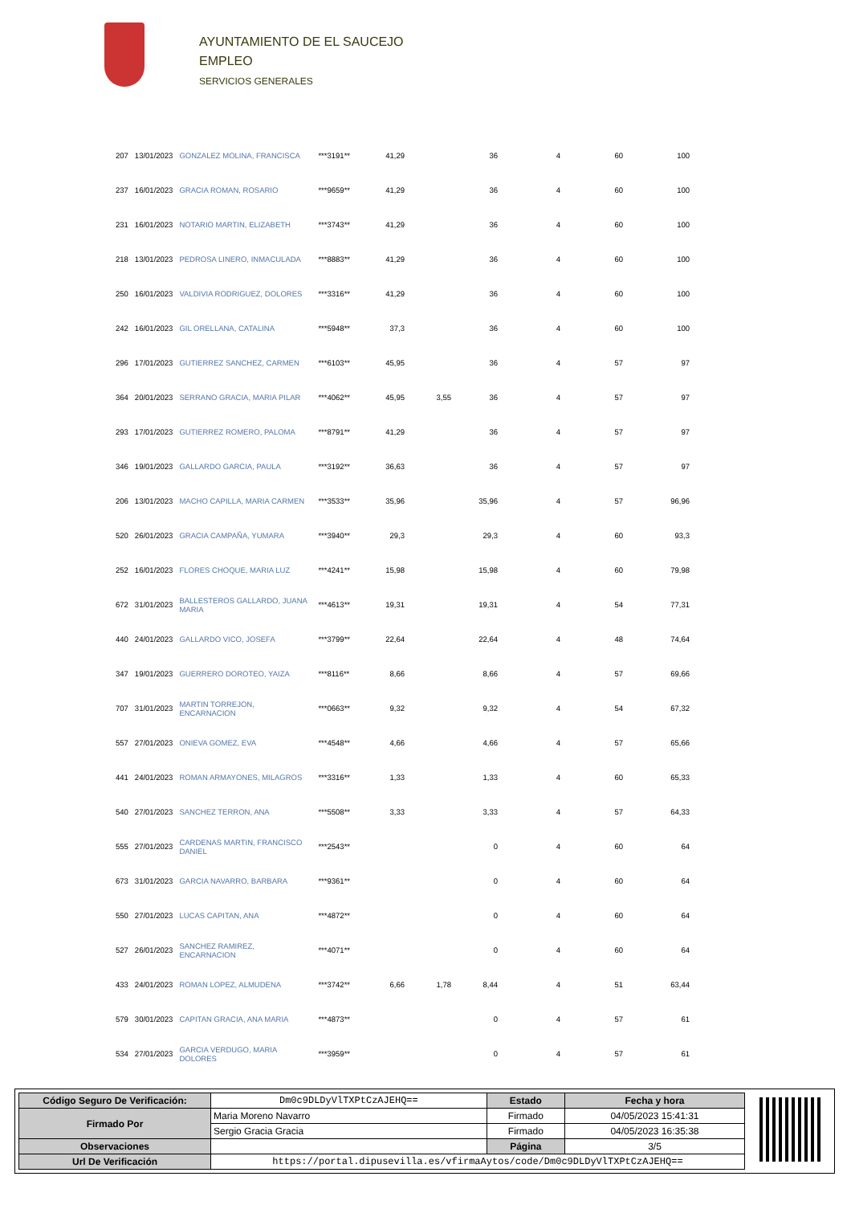AYUNTAMIENTO DE EL SAUCEJO
EMPLEO
SERVICIOS GENERALES
| 207 | 13/01/2023 | GONZALEZ MOLINA, FRANCISCA | ***3191** | 41,29 | | 36 | 4 | 60 | 100 |
| 237 | 16/01/2023 | GRACIA ROMAN, ROSARIO | ***9659** | 41,29 | | 36 | 4 | 60 | 100 |
| 231 | 16/01/2023 | NOTARIO MARTIN, ELIZABETH | ***3743** | 41,29 | | 36 | 4 | 60 | 100 |
| 218 | 13/01/2023 | PEDROSA LINERO, INMACULADA | ***8883** | 41,29 | | 36 | 4 | 60 | 100 |
| 250 | 16/01/2023 | VALDIVIA RODRIGUEZ, DOLORES | ***3316** | 41,29 | | 36 | 4 | 60 | 100 |
| 242 | 16/01/2023 | GIL ORELLANA, CATALINA | ***5948** | 37,3 | | 36 | 4 | 60 | 100 |
| 296 | 17/01/2023 | GUTIERREZ SANCHEZ, CARMEN | ***6103** | 45,95 | | 36 | 4 | 57 | 97 |
| 364 | 20/01/2023 | SERRANO GRACIA, MARIA PILAR | ***4062** | 45,95 | 3,55 | 36 | 4 | 57 | 97 |
| 293 | 17/01/2023 | GUTIERREZ ROMERO, PALOMA | ***8791** | 41,29 | | 36 | 4 | 57 | 97 |
| 346 | 19/01/2023 | GALLARDO GARCIA, PAULA | ***3192** | 36,63 | | 36 | 4 | 57 | 97 |
| 206 | 13/01/2023 | MACHO CAPILLA, MARIA CARMEN | ***3533** | 35,96 | | 35,96 | 4 | 57 | 96,96 |
| 520 | 26/01/2023 | GRACIA CAMPAÑA, YUMARA | ***3940** | 29,3 | | 29,3 | 4 | 60 | 93,3 |
| 252 | 16/01/2023 | FLORES CHOQUE, MARIA LUZ | ***4241** | 15,98 | | 15,98 | 4 | 60 | 79,98 |
| 672 | 31/01/2023 | BALLESTEROS GALLARDO, JUANA MARIA | ***4613** | 19,31 | | 19,31 | 4 | 54 | 77,31 |
| 440 | 24/01/2023 | GALLARDO VICO, JOSEFA | ***3799** | 22,64 | | 22,64 | 4 | 48 | 74,64 |
| 347 | 19/01/2023 | GUERRERO DOROTEO, YAIZA | ***8116** | 8,66 | | 8,66 | 4 | 57 | 69,66 |
| 707 | 31/01/2023 | MARTIN TORREJON, ENCARNACION | ***0663** | 9,32 | | 9,32 | 4 | 54 | 67,32 |
| 557 | 27/01/2023 | ONIEVA GOMEZ, EVA | ***4548** | 4,66 | | 4,66 | 4 | 57 | 65,66 |
| 441 | 24/01/2023 | ROMAN ARMAYONES, MILAGROS | ***3316** | 1,33 | | 1,33 | 4 | 60 | 65,33 |
| 540 | 27/01/2023 | SANCHEZ TERRON, ANA | ***5508** | 3,33 | | 3,33 | 4 | 57 | 64,33 |
| 555 | 27/01/2023 | CARDENAS MARTIN, FRANCISCO DANIEL | ***2543** | | | 0 | 4 | 60 | 64 |
| 673 | 31/01/2023 | GARCIA NAVARRO, BARBARA | ***9361** | | | 0 | 4 | 60 | 64 |
| 550 | 27/01/2023 | LUCAS CAPITAN, ANA | ***4872** | | | 0 | 4 | 60 | 64 |
| 527 | 26/01/2023 | SANCHEZ RAMIREZ, ENCARNACION | ***4071** | | | 0 | 4 | 60 | 64 |
| 433 | 24/01/2023 | ROMAN LOPEZ, ALMUDENA | ***3742** | 6,66 | 1,78 | 8,44 | 4 | 51 | 63,44 |
| 579 | 30/01/2023 | CAPITAN GRACIA, ANA MARIA | ***4873** | | | 0 | 4 | 57 | 61 |
| 534 | 27/01/2023 | GARCIA VERDUGO, MARIA DOLORES | ***3959** | | | 0 | 4 | 57 | 61 |
| Código Seguro De Verificación: | Dm0c9DLDyVlTXPtCzAJEHQ== | Estado | Fecha y hora |
| Firmado Por | Maria Moreno Navarro | Firmado | 04/05/2023 15:41:31 |
| | Sergio Gracia Gracia | Firmado | 04/05/2023 16:35:38 |
| Observaciones | | Página | 3/5 |
| Url De Verificación | https://portal.dipusevilla.es/vfirmaAytos/code/Dm0c9DLDyVlTXPtCzAJEHQ== | | |